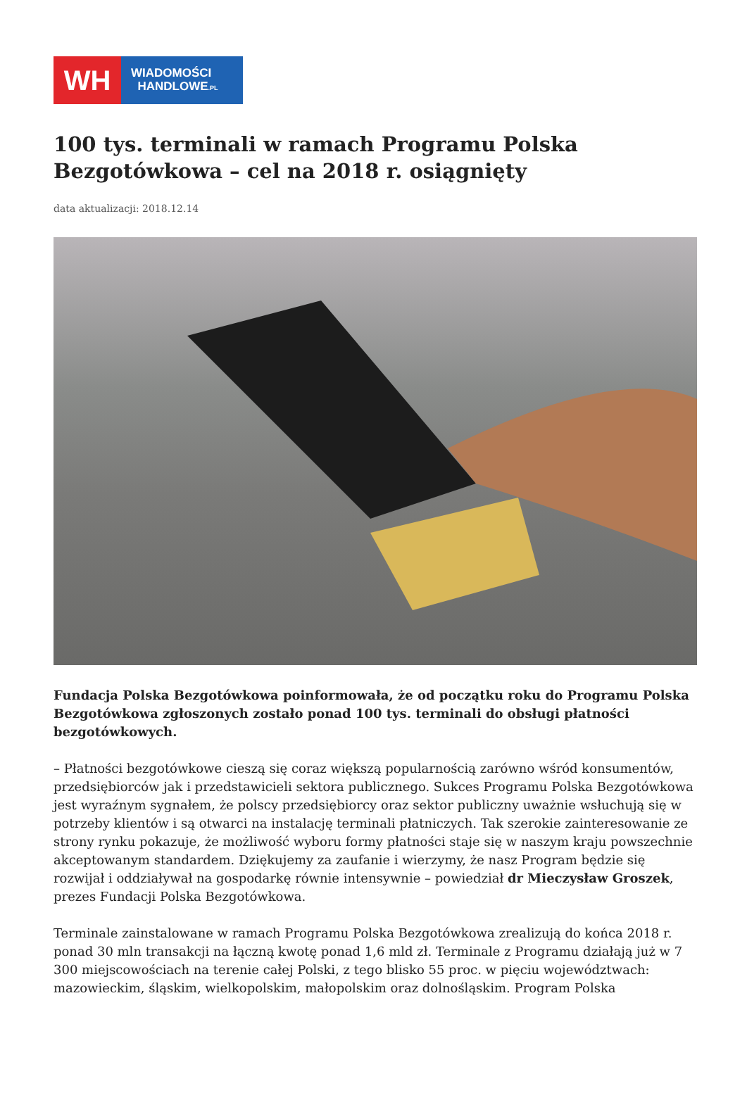WH
WIADOMOŚCI
HANDLOWE.PL
100 tys. terminali w ramach Programu Polska Bezgotówkowa – cel na 2018 r. osiągnięty
data aktualizacji: 2018.12.14
Fundacja Polska Bezgotówkowa poinformowała, że od początku roku do Programu Polska Bezgotówkowa zgłoszonych zostało ponad 100 tys. terminali do obsługi płatności bezgotówkowych.
– Płatności bezgotówkowe cieszą się coraz większą popularnością zarówno wśród konsumentów, przedsiębiorców jak i przedstawicieli sektora publicznego. Sukces Programu Polska Bezgotówkowa jest wyraźnym sygnałem, że polscy przedsiębiorcy oraz sektor publiczny uważnie wsłuchują się w potrzeby klientów i są otwarci na instalację terminali płatniczych. Tak szerokie zainteresowanie ze strony rynku pokazuje, że możliwość wyboru formy płatności staje się w naszym kraju powszechnie akceptowanym standardem. Dziękujemy za zaufanie i wierzymy, że nasz Program będzie się rozwijał i oddziaływał na gospodarkę równie intensywnie – powiedział dr Mieczysław Groszek, prezes Fundacji Polska Bezgotówkowa.
Terminale zainstalowane w ramach Programu Polska Bezgotówkowa zrealizują do końca 2018 r. ponad 30 mln transakcji na łączną kwotę ponad 1,6 mld zł. Terminale z Programu działają już w 7 300 miejscowościach na terenie całej Polski, z tego blisko 55 proc. w pięciu województwach: mazowieckim, śląskim, wielkopolskim, małopolskim oraz dolnośląskim. Program Polska